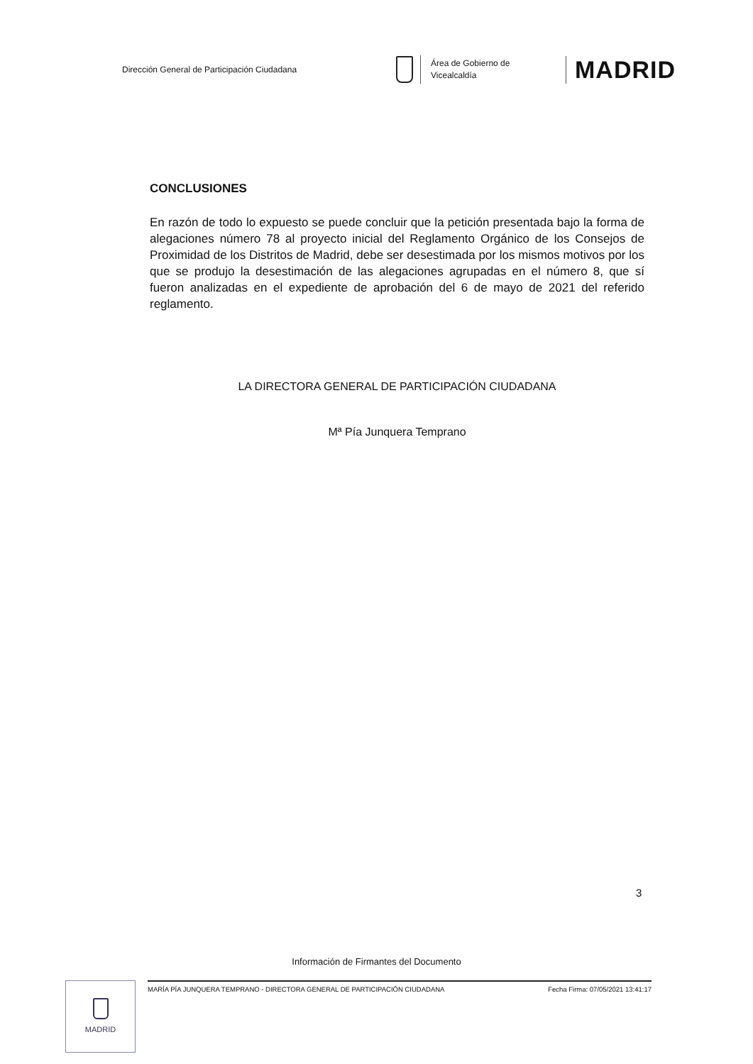Dirección General de Participación Ciudadana
Área de Gobierno de
Vicealcaldía
MADRID
CONCLUSIONES
En razón de todo lo expuesto se puede concluir que la petición presentada bajo la forma de alegaciones número 78 al proyecto inicial del Reglamento Orgánico de los Consejos de Proximidad de los Distritos de Madrid, debe ser desestimada por los mismos motivos por los que se produjo la desestimación de las alegaciones agrupadas en el número 8, que sí fueron analizadas en el expediente de aprobación del 6 de mayo de 2021 del referido reglamento.
LA DIRECTORA GENERAL DE PARTICIPACIÓN CIUDADANA
Mª Pía Junquera Temprano
3
Información de Firmantes del Documento
MADRID MARÍA PÍA JUNQUERA TEMPRANO - DIRECTORA GENERAL DE PARTICIPACIÓN CIUDADANA Fecha Firma: 07/05/2021 13:41:17